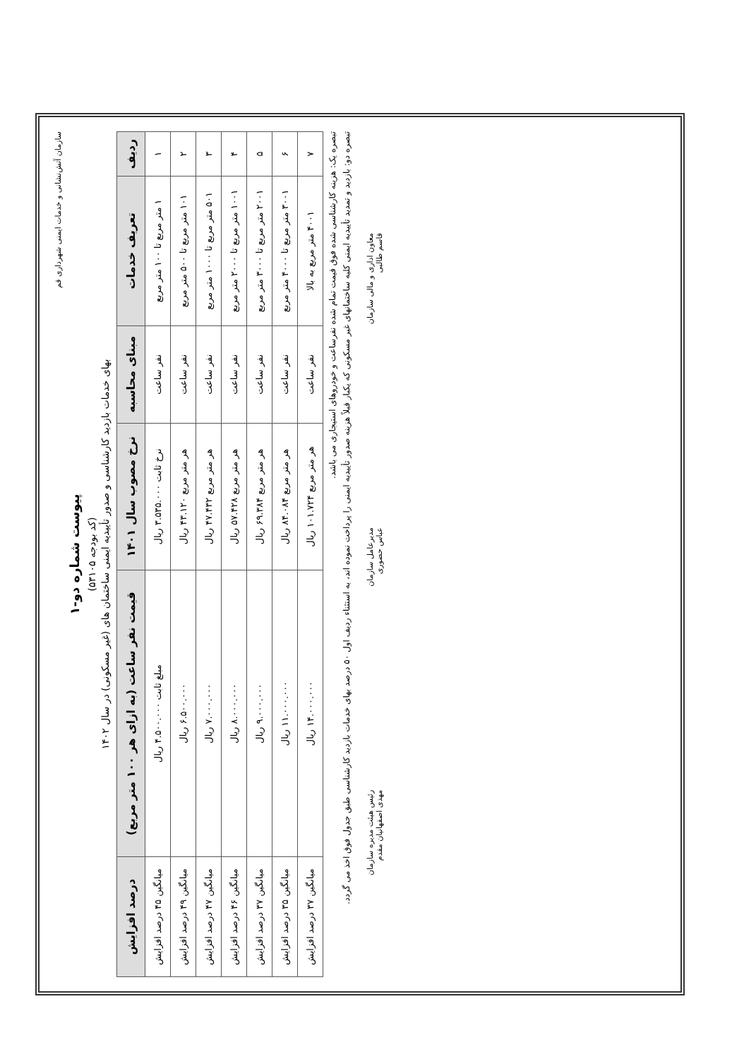سازمان آتش‌نشانی و خدمات ایمنی شهرداری قم
پیوست شماره دو-۱
(کد بودجه ۵۳۱۰۵)
بهای خدمات بازدید کارشناسی و صدور تأییدیه ایمنی ساختمان های (غیر مسکونی) در سال ۱۴۰۲
| ردیف | تعریف خدمات | مبنای محاسبه | نرخ مصوب سال ۱۴۰۱ | قیمت نفر ساعت (به ازای هر ۱۰۰ متر مربع) | درصد افزایش |
| --- | --- | --- | --- | --- | --- |
| ۱ | ۱ متر مربع تا ۱۰۰ متر مربع | نفر ساعت | نرخ ثابت ۳.۵۳۵.۰۰۰ ریال | مبلغ ثابت ۴.۵۰۰.۰۰۰ ریال | میانگین ۴۵ درصد افزایش |
| ۲ | ۱۰۱ متر مربع تا ۵۰۰ متر مربع | نفر ساعت | هر متر مربع ۴۳.۱۲۰ ریال | ۶.۵۰۰.۰۰۰ ریال | میانگین ۴۹ درصد افزایش |
| ۳ | ۵۰۱ متر مربع تا ۱۰۰۰ متر مربع | نفر ساعت | هر متر مربع ۴۷.۴۳۲ ریال | ۷.۰۰۰.۰۰۰ ریال | میانگین ۴۷ درصد افزایش |
| ۴ | ۱۰۰۱ متر مربع تا ۲۰۰۰ متر مربع | نفر ساعت | هر متر مربع ۵۷.۴۲۸ ریال | ۸.۰۰۰.۰۰۰ ریال | میانگین ۴۶ درصد افزایش |
| ۵ | ۲۰۰۱ متر مربع تا ۳۰۰۰ متر مربع | نفر ساعت | هر متر مربع ۶۹.۳۸۴ ریال | ۹.۰۰۰.۰۰۰ ریال | میانگین ۳۷ درصد افزایش |
| ۶ | ۳۰۰۱ متر مربع تا ۴۰۰۰ متر مربع | نفر ساعت | هر متر مربع ۸۴.۰۸۴ ریال | ۱۱.۰۰۰.۰۰۰ ریال | میانگین ۳۵ درصد افزایش |
| ۷ | ۴۰۰۱ متر مربع به بالا | نفر ساعت | هر متر مربع ۱۰۱.۷۲۴ ریال | ۱۴.۰۰۰.۰۰۰ ریال | میانگین ۳۷ درصد افزایش |
تبصره یک: هزینه کارشناسی شده فوق قیمت تمام شده نفرساعت و خودروهای استیجاری می باشد.
تبصره دو: بازدید و تمدید تأییدیه ایمنی کلیه ساختمانهای غیر مسکونی که یکبار قبلاً هزینه صدور تأییدیه ایمنی را پرداخت نموده اند، به استثناء ردیف اول ۵۰ درصد بهای خدمات بازدید کارشناسی طبق جدول فوق اخذ می گردد.
معاون اداری و مالی سازمان
قاسم طالبی
مدیرعامل سازمان
عباس حضوری
رئیس هیئت مدیره سازمان
مهدی اصفهانیان مقدم